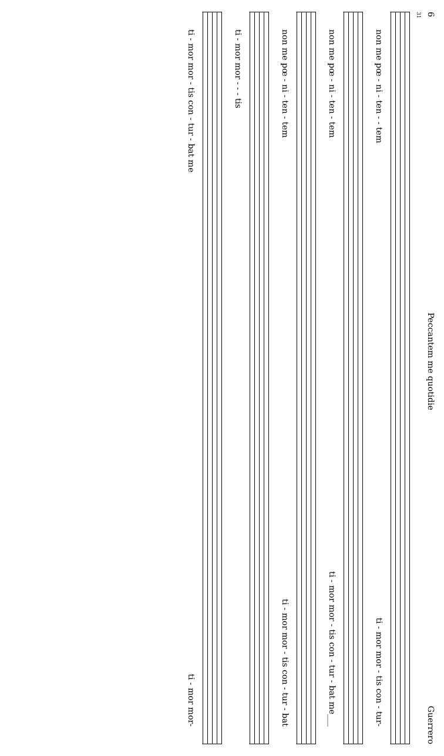6 Peccantem me quotidie Guerrero
31
non me pœ - ni - ten - - tem ti - mor mor - tis con - tur-
non me pœ - ni - ten - tem ti - mor mor - tis con - tur - bat me___
non me pœ - ni - ten - tem ti - mor mor - tis con - tur - bat
ti - mor mor - - - tis
ti - mor mor - tis con - tur - bat me ti - mor mor-